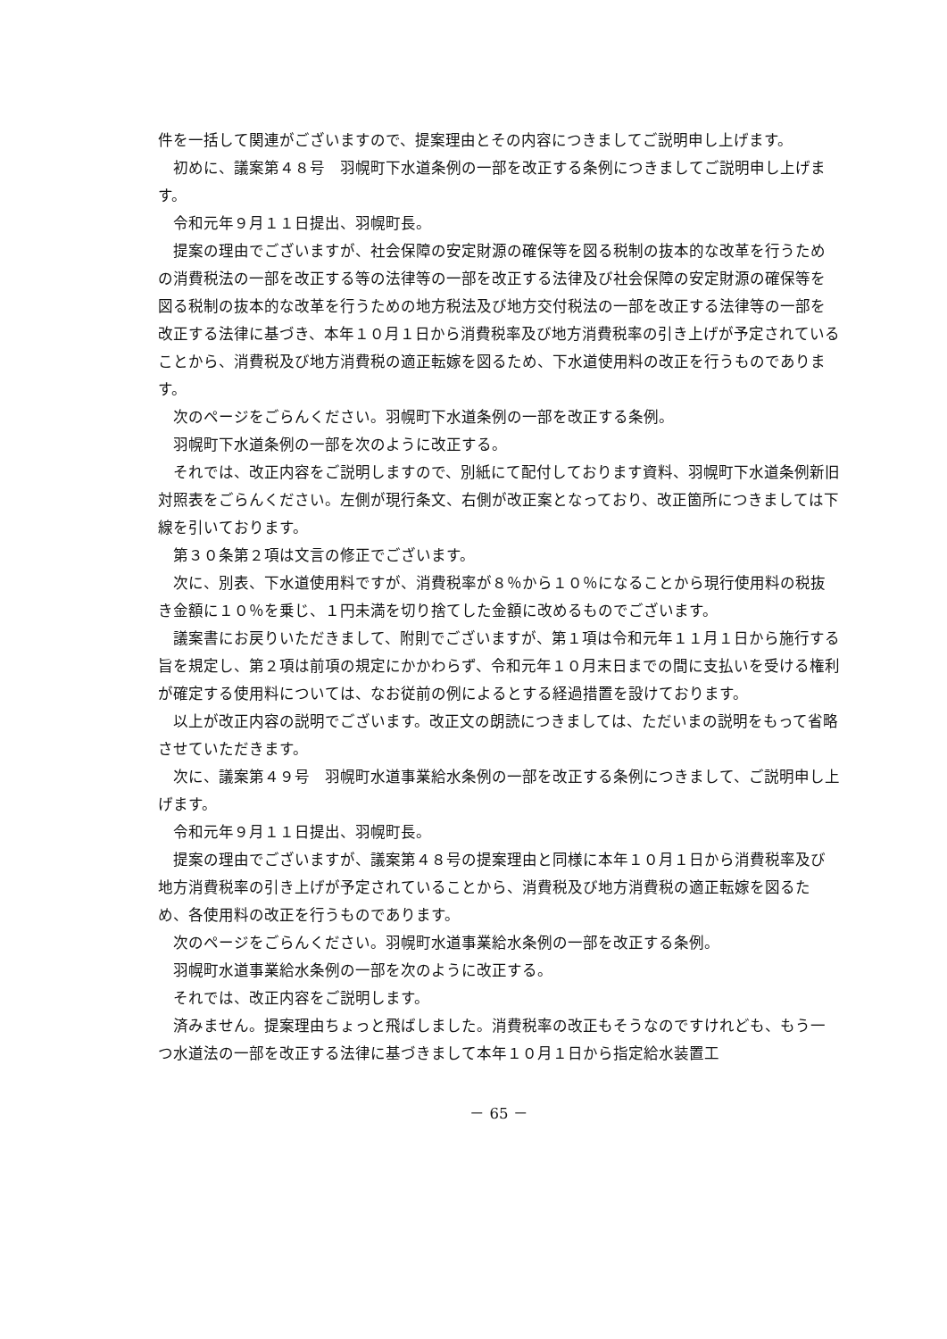件を一括して関連がございますので、提案理由とその内容につきましてご説明申し上げます。
初めに、議案第４８号　羽幌町下水道条例の一部を改正する条例につきましてご説明申し上げます。
令和元年９月１１日提出、羽幌町長。
提案の理由でございますが、社会保障の安定財源の確保等を図る税制の抜本的な改革を行うための消費税法の一部を改正する等の法律等の一部を改正する法律及び社会保障の安定財源の確保等を図る税制の抜本的な改革を行うための地方税法及び地方交付税法の一部を改正する法律等の一部を改正する法律に基づき、本年１０月１日から消費税率及び地方消費税率の引き上げが予定されていることから、消費税及び地方消費税の適正転嫁を図るため、下水道使用料の改正を行うものであります。
次のページをごらんください。羽幌町下水道条例の一部を改正する条例。
羽幌町下水道条例の一部を次のように改正する。
それでは、改正内容をご説明しますので、別紙にて配付しております資料、羽幌町下水道条例新旧対照表をごらんください。左側が現行条文、右側が改正案となっており、改正箇所につきましては下線を引いております。
第３０条第２項は文言の修正でございます。
次に、別表、下水道使用料ですが、消費税率が８％から１０％になることから現行使用料の税抜き金額に１０％を乗じ、１円未満を切り捨てした金額に改めるものでございます。
議案書にお戻りいただきまして、附則でございますが、第１項は令和元年１１月１日から施行する旨を規定し、第２項は前項の規定にかかわらず、令和元年１０月末日までの間に支払いを受ける権利が確定する使用料については、なお従前の例によるとする経過措置を設けております。
以上が改正内容の説明でございます。改正文の朗読につきましては、ただいまの説明をもって省略させていただきます。
次に、議案第４９号　羽幌町水道事業給水条例の一部を改正する条例につきまして、ご説明申し上げます。
令和元年９月１１日提出、羽幌町長。
提案の理由でございますが、議案第４８号の提案理由と同様に本年１０月１日から消費税率及び地方消費税率の引き上げが予定されていることから、消費税及び地方消費税の適正転嫁を図るため、各使用料の改正を行うものであります。
次のページをごらんください。羽幌町水道事業給水条例の一部を改正する条例。
羽幌町水道事業給水条例の一部を次のように改正する。
それでは、改正内容をご説明します。
済みません。提案理由ちょっと飛ばしました。消費税率の改正もそうなのですけれども、もう一つ水道法の一部を改正する法律に基づきまして本年１０月１日から指定給水装置工
－ 65 －